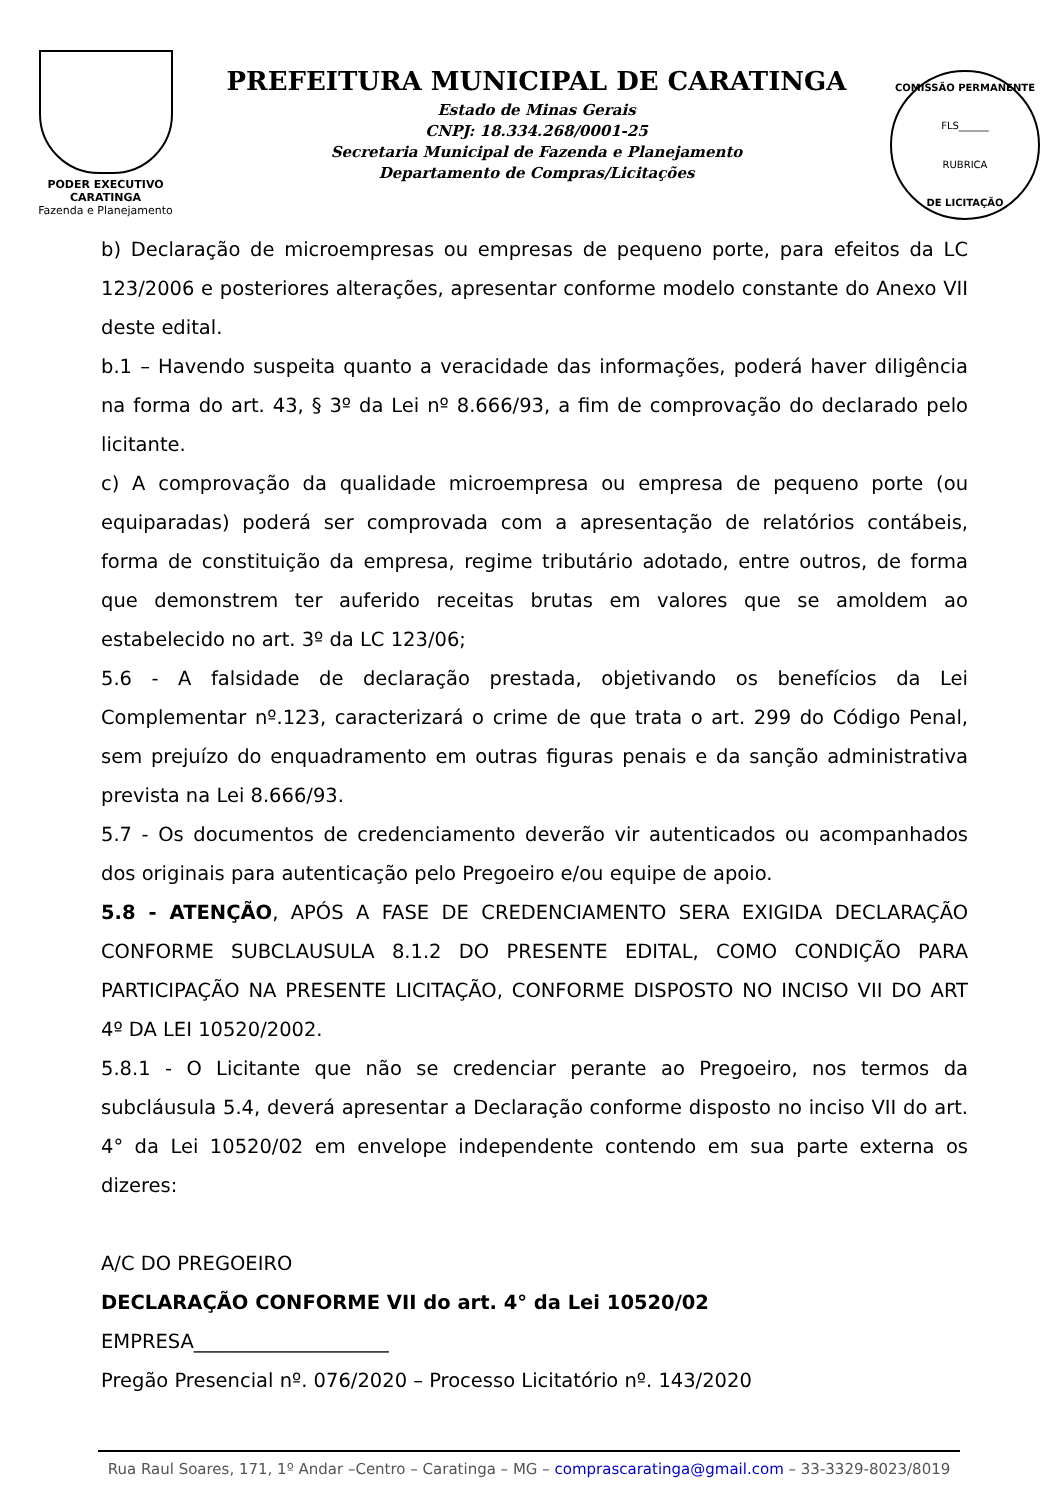PODER EXECUTIVO
CARATINGA
Fazenda e Planejamento
PREFEITURA MUNICIPAL DE CARATINGA
Estado de Minas Gerais
CNPJ: 18.334.268/0001-25
Secretaria Municipal de Fazenda e Planejamento
Departamento de Compras/Licitações
COMISSÃO PERMANENTE
FLS______
RUBRICA
DE LICITAÇÃO
b) Declaração de microempresas ou empresas de pequeno porte, para efeitos da LC 123/2006 e posteriores alterações, apresentar conforme modelo constante do Anexo VII deste edital.
b.1 – Havendo suspeita quanto a veracidade das informações, poderá haver diligência na forma do art. 43, § 3º da Lei nº 8.666/93, a fim de comprovação do declarado pelo licitante.
c) A comprovação da qualidade microempresa ou empresa de pequeno porte (ou equiparadas) poderá ser comprovada com a apresentação de relatórios contábeis, forma de constituição da empresa, regime tributário adotado, entre outros, de forma que demonstrem ter auferido receitas brutas em valores que se amoldem ao estabelecido no art. 3º da LC 123/06;
5.6 - A falsidade de declaração prestada, objetivando os benefícios da Lei Complementar nº.123, caracterizará o crime de que trata o art. 299 do Código Penal, sem prejuízo do enquadramento em outras figuras penais e da sanção administrativa prevista na Lei 8.666/93.
5.7 - Os documentos de credenciamento deverão vir autenticados ou acompanhados dos originais para autenticação pelo Pregoeiro e/ou equipe de apoio.
5.8 - ATENÇÃO, APÓS A FASE DE CREDENCIAMENTO SERA EXIGIDA DECLARAÇÃO CONFORME SUBCLAUSULA 8.1.2 DO PRESENTE EDITAL, COMO CONDIÇÃO PARA PARTICIPAÇÃO NA PRESENTE LICITAÇÃO, CONFORME DISPOSTO NO INCISO VII DO ART 4º DA LEI 10520/2002.
5.8.1 - O Licitante que não se credenciar perante ao Pregoeiro, nos termos da subcláusula 5.4, deverá apresentar a Declaração conforme disposto no inciso VII do art. 4° da Lei 10520/02 em envelope independente contendo em sua parte externa os dizeres:
A/C DO PREGOEIRO
DECLARAÇÃO CONFORME VII do art. 4° da Lei 10520/02
EMPRESA____________________
Pregão Presencial nº. 076/2020 – Processo Licitatório nº. 143/2020
Rua Raul Soares, 171, 1º Andar –Centro – Caratinga – MG – comprascaratinga@gmail.com – 33-3329-8023/8019